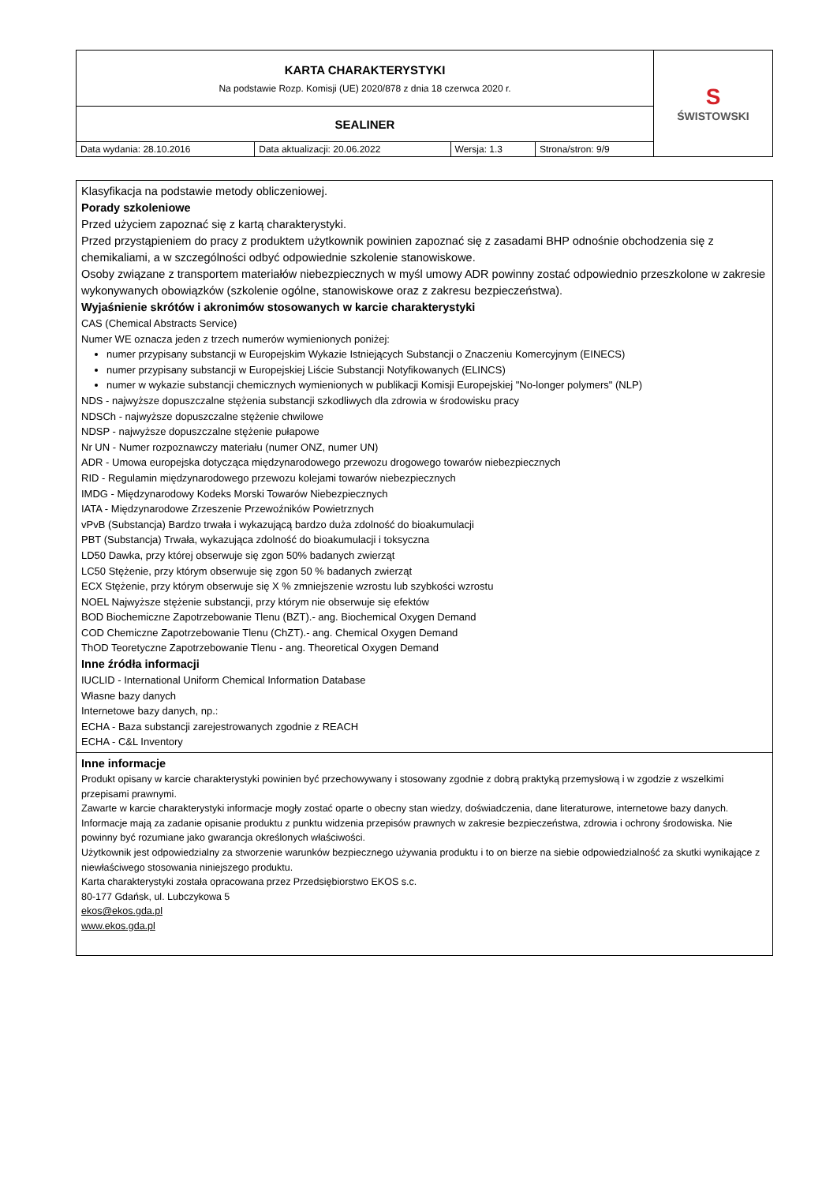| KARTA CHARAKTERYSTYKI Na podstawie Rozp. Komisji (UE) 2020/878 z dnia 18 czerwca 2020 r. | | | | S ŚWISTOWSKI |
| SEALINER | | | | |
| Data wydania: 28.10.2016 | Data aktualizacji: 20.06.2022 | Wersja: 1.3 | Strona/stron: 9/9 | |
| Klasyfikacja na podstawie metody obliczeniowej. Porady szkoleniowe Przed użyciem zapoznać się z kartą charakterystyki. Przed przystąpieniem do pracy z produktem użytkownik powinien zapoznać się z zasadami BHP odnośnie obchodzenia się z chemikaliami, a w szczególności odbyć odpowiednie szkolenie stanowiskowe. Osoby związane z transportem materiałów niebezpiecznych w myśl umowy ADR powinny zostać odpowiednio przeszkolone w zakresie wykonywanych obowiązków (szkolenie ogólne, stanowiskowe oraz z zakresu bezpieczeństwa). Wyjaśnienie skrótów i akronimów stosowanych w karcie charakterystyki CAS (Chemical Abstracts Service) Numer WE oznacza jeden z trzech numerów wymienionych poniżej: numer przypisany substancji w Europejskim Wykazie Istniejących Substancji o Znaczeniu Komercyjnym (EINECS) numer przypisany substancji w Europejskiej Liście Substancji Notyfikowanych (ELINCS) numer w wykazie substancji chemicznych wymienionych w publikacji Komisji Europejskiej "No-longer polymers" (NLP) NDS - najwyższe dopuszczalne stężenia substancji szkodliwych dla zdrowia w środowisku pracy NDSCh - najwyższe dopuszczalne stężenie chwilowe NDSP - najwyższe dopuszczalne stężenie pułapowe Nr UN - Numer rozpoznawczy materiału (numer ONZ, numer UN) ADR - Umowa europejska dotycząca międzynarodowego przewozu drogowego towarów niebezpiecznych RID - Regulamin międzynarodowego przewozu kolejami towarów niebezpiecznych IMDG - Międzynarodowy Kodeks Morski Towarów Niebezpiecznych IATA - Międzynarodowe Zrzeszenie Przewoźników Powietrznych vPvB (Substancja) Bardzo trwała i wykazującą bardzo duża zdolność do bioakumulacji PBT (Substancja) Trwała, wykazująca zdolność do bioakumulacji i toksyczna LD50 Dawka, przy której obserwuje się zgon 50% badanych zwierząt LC50 Stężenie, przy którym obserwuje się zgon 50 % badanych zwierząt ECX Stężenie, przy którym obserwuje się X % zmniejszenie wzrostu lub szybkości wzrostu NOEL Najwyższe stężenie substancji, przy którym nie obserwuje się efektów BOD Biochemiczne Zapotrzebowanie Tlenu (BZT).- ang. Biochemical Oxygen Demand COD Chemiczne Zapotrzebowanie Tlenu (ChZT).- ang. Chemical Oxygen Demand ThOD Teoretyczne Zapotrzebowanie Tlenu - ang. Theoretical Oxygen Demand Inne źródła informacji IUCLID - International Uniform Chemical Information Database Własne bazy danych Internetowe bazy danych, np.: ECHA - Baza substancji zarejestrowanych zgodnie z REACH ECHA - C&L Inventory |
| Inne informacje Produkt opisany w karcie charakterystyki powinien być przechowywany i stosowany zgodnie z dobrą praktyką przemysłową i w zgodzie z wszelkimi przepisami prawnymi. Zawarte w karcie charakterystyki informacje mogły zostać oparte o obecny stan wiedzy, doświadczenia, dane literaturowe, internetowe bazy danych. Informacje mają za zadanie opisanie produktu z punktu widzenia przepisów prawnych w zakresie bezpieczeństwa, zdrowia i ochrony środowiska. Nie powinny być rozumiane jako gwarancja określonych właściwości. Użytkownik jest odpowiedzialny za stworzenie warunków bezpiecznego używania produktu i to on bierze na siebie odpowiedzialność za skutki wynikające z niewłaściwego stosowania niniejszego produktu. Karta charakterystyki została opracowana przez Przedsiębiorstwo EKOS s.c. 80-177 Gdańsk, ul. Lubczykowa 5 ekos@ekos.gda.pl www.ekos.gda.pl |